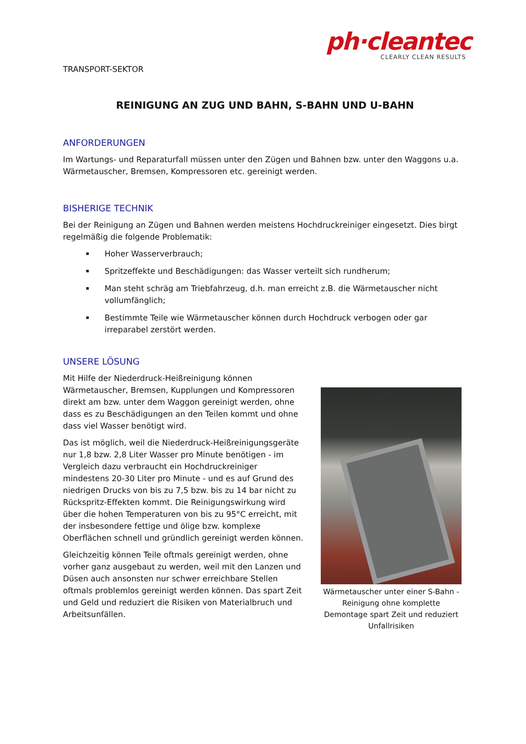ph·cleantec
CLEARLY CLEAN RESULTS
TRANSPORT-SEKTOR
REINIGUNG AN ZUG UND BAHN, S-BAHN UND U-BAHN
ANFORDERUNGEN
Im Wartungs- und Reparaturfall müssen unter den Zügen und Bahnen bzw. unter den Waggons u.a. Wärmetauscher, Bremsen, Kompressoren etc. gereinigt werden.
BISHERIGE TECHNIK
Bei der Reinigung an Zügen und Bahnen werden meistens Hochdruckreiniger eingesetzt. Dies birgt regelmäßig die folgende Problematik:
Hoher Wasserverbrauch;
Spritzeffekte und Beschädigungen: das Wasser verteilt sich rundherum;
Man steht schräg am Triebfahrzeug, d.h. man erreicht z.B. die Wärmetauscher nicht vollumfänglich;
Bestimmte Teile wie Wärmetauscher können durch Hochdruck verbogen oder gar irreparabel zerstört werden.
UNSERE LÖSUNG
Mit Hilfe der Niederdruck-Heißreinigung können Wärmetauscher, Bremsen, Kupplungen und Kompressoren direkt am bzw. unter dem Waggon gereinigt werden, ohne dass es zu Beschädigungen an den Teilen kommt und ohne dass viel Wasser benötigt wird.
Das ist möglich, weil die Niederdruck-Heißreinigungsgeräte nur 1,8 bzw. 2,8 Liter Wasser pro Minute benötigen - im Vergleich dazu verbraucht ein Hochdruckreiniger mindestens 20-30 Liter pro Minute - und es auf Grund des niedrigen Drucks von bis zu 7,5 bzw. bis zu 14 bar nicht zu Rückspritz-Effekten kommt. Die Reinigungswirkung wird über die hohen Temperaturen von bis zu 95°C erreicht, mit der insbesondere fettige und ölige bzw. komplexe Oberflächen schnell und gründlich gereinigt werden können.
Gleichzeitig können Teile oftmals gereinigt werden, ohne vorher ganz ausgebaut zu werden, weil mit den Lanzen und Düsen auch ansonsten nur schwer erreichbare Stellen oftmals problemlos gereinigt werden können. Das spart Zeit und Geld und reduziert die Risiken von Materialbruch und Arbeitsunfällen.
Wärmetauscher unter einer S-Bahn - Reinigung ohne komplette Demontage spart Zeit und reduziert Unfallrisiken